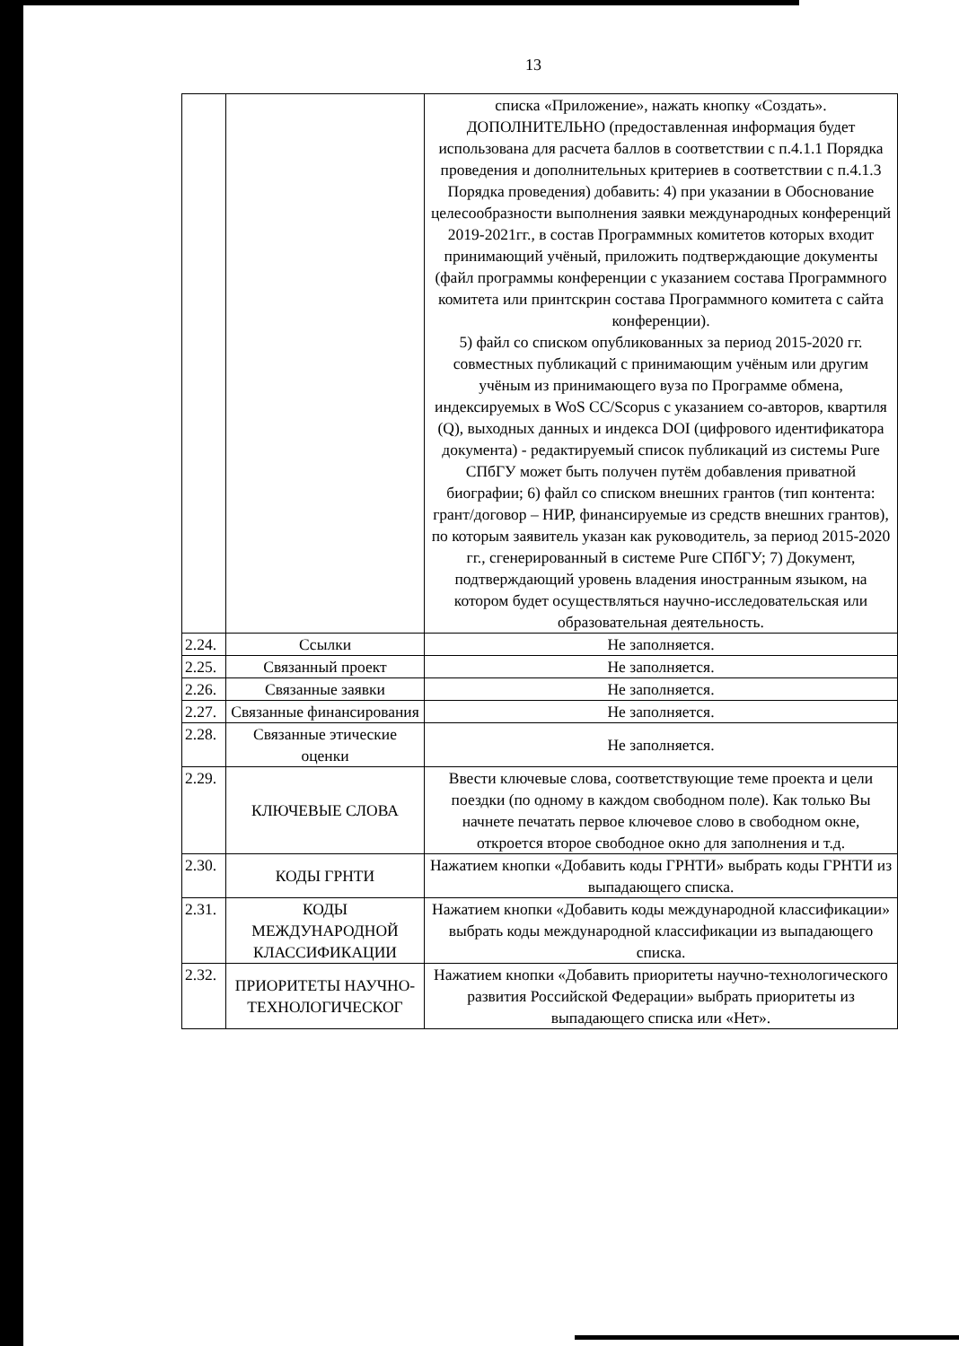13
| | | списка «Приложение», нажать кнопку «Создать». ДОПОЛНИТЕЛЬНО (предоставленная информация будет использована для расчета баллов в соответствии с п.4.1.1 Порядка проведения и дополнительных критериев в соответствии с п.4.1.3 Порядка проведения) добавить: 4) при указании в Обоснование целесообразности выполнения заявки международных конференций 2019-2021гг., в состав Программных комитетов которых входит принимающий учёный, приложить подтверждающие документы (файл программы конференции с указанием состава Программного комитета или принтскрин состава Программного комитета с сайта конференции). 5) файл со списком опубликованных за период 2015-2020 гг. совместных публикаций с принимающим учёным или другим учёным из принимающего вуза по Программе обмена, индексируемых в WoS CC/Scopus с указанием со-авторов, квартиля (Q), выходных данных и индекса DOI (цифрового идентификатора документа) - редактируемый список публикаций из системы Pure СПбГУ может быть получен путём добавления приватной биографии; 6) файл со списком внешних грантов (тип контента: грант/договор – НИР, финансируемые из средств внешних грантов), по которым заявитель указан как руководитель, за период 2015-2020 гг., сгенерированный в системе Pure СПбГУ; 7) Документ, подтверждающий уровень владения иностранным языком, на котором будет осуществляться научно-исследовательская или образовательная деятельность. |
| 2.24. | Ссылки | Не заполняется. |
| 2.25. | Связанный проект | Не заполняется. |
| 2.26. | Связанные заявки | Не заполняется. |
| 2.27. | Связанные финансирования | Не заполняется. |
| 2.28. | Связанные этические оценки | Не заполняется. |
| 2.29. | КЛЮЧЕВЫЕ СЛОВА | Ввести ключевые слова, соответствующие теме проекта и цели поездки (по одному в каждом свободном поле). Как только Вы начнете печатать первое ключевое слово в свободном окне, откроется второе свободное окно для заполнения и т.д. |
| 2.30. | КОДЫ ГРНТИ | Нажатием кнопки «Добавить коды ГРНТИ» выбрать коды ГРНТИ из выпадающего списка. |
| 2.31. | КОДЫ МЕЖДУНАРОДНОЙ КЛАССИФИКАЦИИ | Нажатием кнопки «Добавить коды международной классификации» выбрать коды международной классификации из выпадающего списка. |
| 2.32. | ПРИОРИТЕТЫ НАУЧНО-ТЕХНОЛОГИЧЕСКОГ | Нажатием кнопки «Добавить приоритеты научно-технологического развития Российской Федерации» выбрать приоритеты из выпадающего списка или «Нет». |